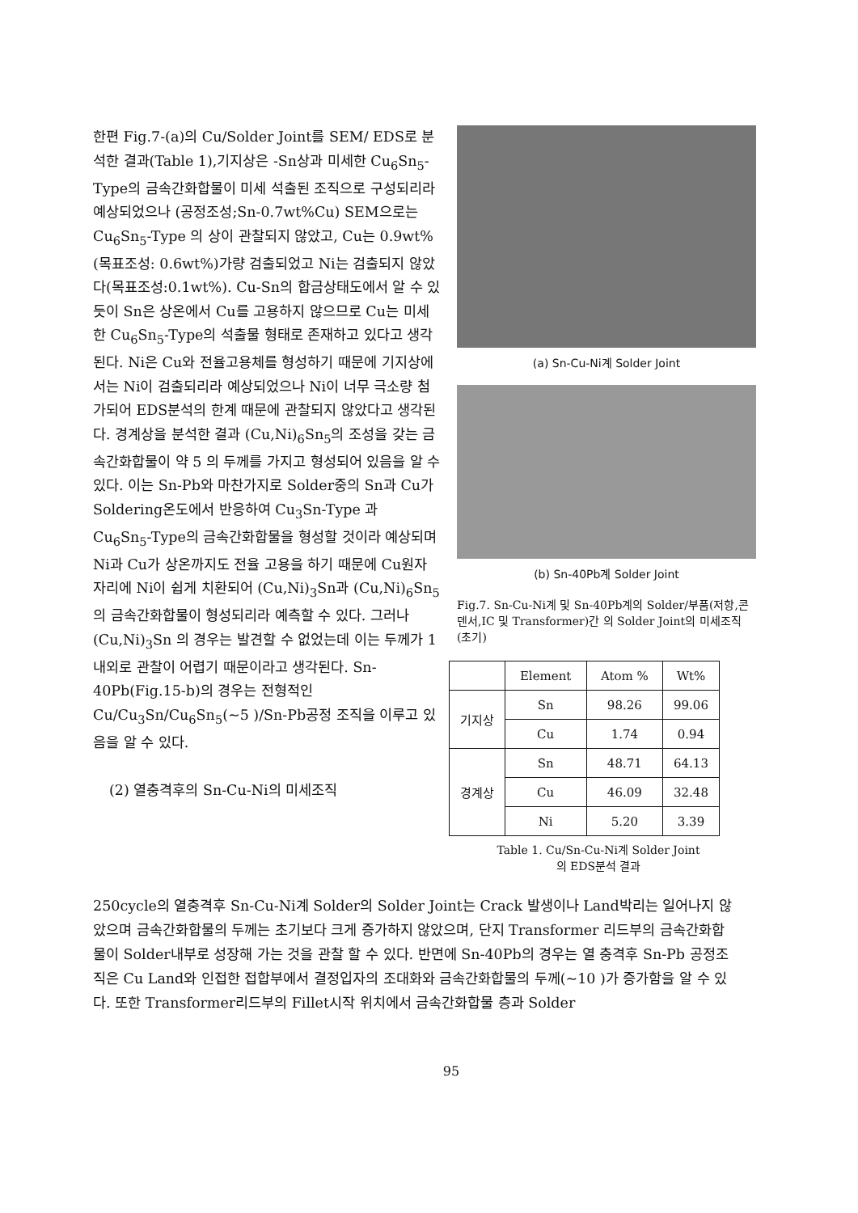한편 Fig.7-(a)의 Cu/Solder Joint를 SEM/ EDS로 분석한 결과(Table 1),기지상은 -Sn상과 미세한 Cu<sub>6</sub>Sn<sub>5</sub>-Type의 금속간화합물이 미세 석출된 조직으로 구성되리라 예상되었으나 (공정조성;Sn-0.7wt%Cu) SEM으로는 Cu<sub>6</sub>Sn<sub>5</sub>-Type 의 상이 관찰되지 않았고, Cu는 0.9wt% (목표조성: 0.6wt%)가량 검출되었고 Ni는 검출되지 않았다(목표조성:0.1wt%). Cu-Sn의 합금상태도에서 알 수 있듯이 Sn은 상온에서 Cu를 고용하지 않으므로 Cu는 미세한 Cu<sub>6</sub>Sn<sub>5</sub>-Type의 석출물 형태로 존재하고 있다고 생각된다. Ni은 Cu와 전율고용체를 형성하기 때문에 기지상에서는 Ni이 검출되리라 예상되었으나 Ni이 너무 극소량 첨가되어 EDS분석의 한계 때문에 관찰되지 않았다고 생각된다. 경계상을 분석한 결과 (Cu,Ni)<sub>6</sub>Sn<sub>5</sub>의 조성을 갖는 금속간화합물이 약 5 의 두께를 가지고 형성되어 있음을 알 수 있다. 이는 Sn-Pb와 마찬가지로 Solder중의 Sn과 Cu가 Soldering온도에서 반응하여 Cu<sub>3</sub>Sn-Type 과 Cu<sub>6</sub>Sn<sub>5</sub>-Type의 금속간화합물을 형성할 것이라 예상되며 Ni과 Cu가 상온까지도 전율 고용을 하기 때문에 Cu원자 자리에 Ni이 쉽게 치환되어 (Cu,Ni)<sub>3</sub>Sn과 (Cu,Ni)<sub>6</sub>Sn<sub>5</sub> 의 금속간화합물이 형성되리라 예측할 수 있다. 그러나 (Cu,Ni)<sub>3</sub>Sn 의 경우는 발견할 수 없었는데 이는 두께가 1 내외로 관찰이 어렵기 때문이라고 생각된다. Sn-40Pb(Fig.15-b)의 경우는 전형적인 Cu/Cu<sub>3</sub>Sn/Cu<sub>6</sub>Sn<sub>5</sub>(~5 )/Sn-Pb공정 조직을 이루고 있음을 알 수 있다.
(2) 열충격후의 Sn-Cu-Ni의 미세조직
(a) Sn-Cu-Ni계 Solder Joint
(b) Sn-40Pb계 Solder Joint
Fig.7. Sn-Cu-Ni계 및 Sn-40Pb계의 Solder/부품(저항,콘덴서,IC 및 Transformer)간 의 Solder Joint의 미세조직(초기)
| | Element | Atom % | Wt% |
| --- | --- | --- | --- |
| 기지상 | Sn | 98.26 | 99.06 |
| | Cu | 1.74 | 0.94 |
| 경계상 | Sn | 48.71 | 64.13 |
| | Cu | 46.09 | 32.48 |
| | Ni | 5.20 | 3.39 |
Table 1. Cu/Sn-Cu-Ni계 Solder Joint
의 EDS분석 결과
250cycle의 열충격후 Sn-Cu-Ni계 Solder의 Solder Joint는 Crack 발생이나 Land박리는 일어나지 않았으며 금속간화합물의 두께는 초기보다 크게 증가하지 않았으며, 단지 Transformer 리드부의 금속간화합물이 Solder내부로 성장해 가는 것을 관찰 할 수 있다. 반면에 Sn-40Pb의 경우는 열 충격후 Sn-Pb 공정조직은 Cu Land와 인접한 접합부에서 결정입자의 조대화와 금속간화합물의 두께(~10 )가 증가함을 알 수 있다. 또한 Transformer리드부의 Fillet시작 위치에서 금속간화합물 층과 Solder
95